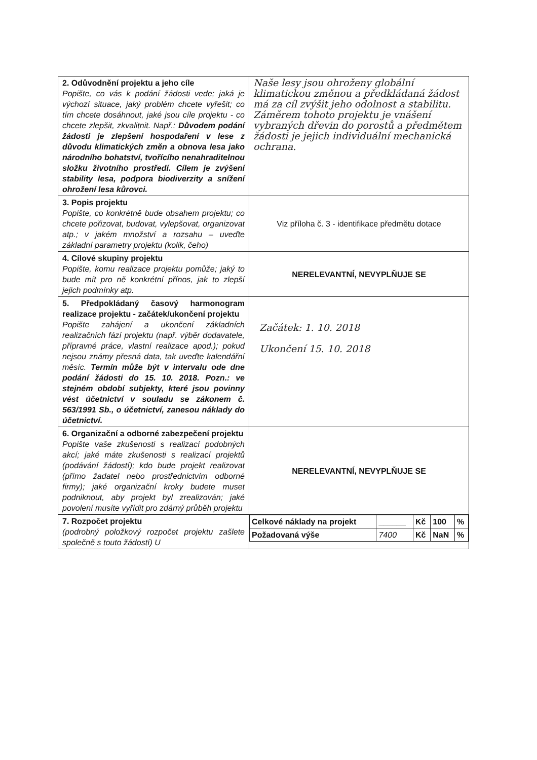| 2. Odůvodnění projektu a jeho cíle Popište, co vás k podání žádosti vede; jaká je výchozí situace, jaký problém chcete vyřešit; co tím chcete dosáhnout, jaké jsou cíle projektu - co chcete zlepšit, zkvalitnit. Např.: Důvodem podání žádosti je zlepšení hospodaření v lese z důvodu klimatických změn a obnova lesa jako národního bohatství, tvořícího nenahraditelnou složku životního prostředí. Cílem je zvýšení stability lesa, podpora biodiverzity a snížení ohrožení lesa kůrovci. | Naše lesy jsou ohroženy globální klimatickou změnou a předkládaná žádost má za cíl zvýšit jeho odolnost a stabilitu. Záměrem tohoto projektu je vnášení vybraných dřevin do porostů a předmětem žádosti je jejich individuální mechanická ochrana. |
| 3. Popis projektu Popište, co konkrétně bude obsahem projektu; co chcete pořizovat, budovat, vylepšovat, organizovat atp.; v jakém množství a rozsahu – uveďte základní parametry projektu (kolik, čeho) | Viz příloha č. 3 - identifikace předmětu dotace |
| 4. Cílové skupiny projektu Popište, komu realizace projektu pomůže; jaký to bude mít pro ně konkrétní přínos, jak to zlepší jejich podmínky atp. | NERELEVANTNÍ, NEVYPLŇUJE SE |
| 5. Předpokládaný časový harmonogram realizace projektu - začátek/ukončení projektu Popište zahájení a ukončení základních realizačních fází projektu (např. výběr dodavatele, přípravné práce, vlastní realizace apod.); pokud nejsou známy přesná data, tak uveďte kalendářní měsíc. Termín může být v intervalu ode dne podání žádosti do 15. 10. 2018. Pozn.: ve stejném období subjekty, které jsou povinny vést účetnictví v souladu se zákonem č. 563/1991 Sb., o účetnictví, zanesou náklady do účetnictví. | Začátek: 1. 10. 2018 Ukončení 15. 10. 2018 |
| 6. Organizační a odborné zabezpečení projektu Popište vaše zkušenosti s realizací podobných akcí; jaké máte zkušenosti s realizací projektů (podávání žádostí); kdo bude projekt realizovat (přímo žadatel nebo prostřednictvím odborné firmy); jaké organizační kroky budete muset podniknout, aby projekt byl zrealizován; jaké povolení musíte vyřídit pro zdárný průběh projektu | NERELEVANTNÍ, NEVYPLŇUJE SE |
| 7. Rozpočet projektu (podrobný položkový rozpočet projektu zašlete společně s touto žádostí) U | / Celkové náklady na projekt / ______ / Kč / 100 / % / / Požadovaná výše / 7400 / Kč / NaN / % / |